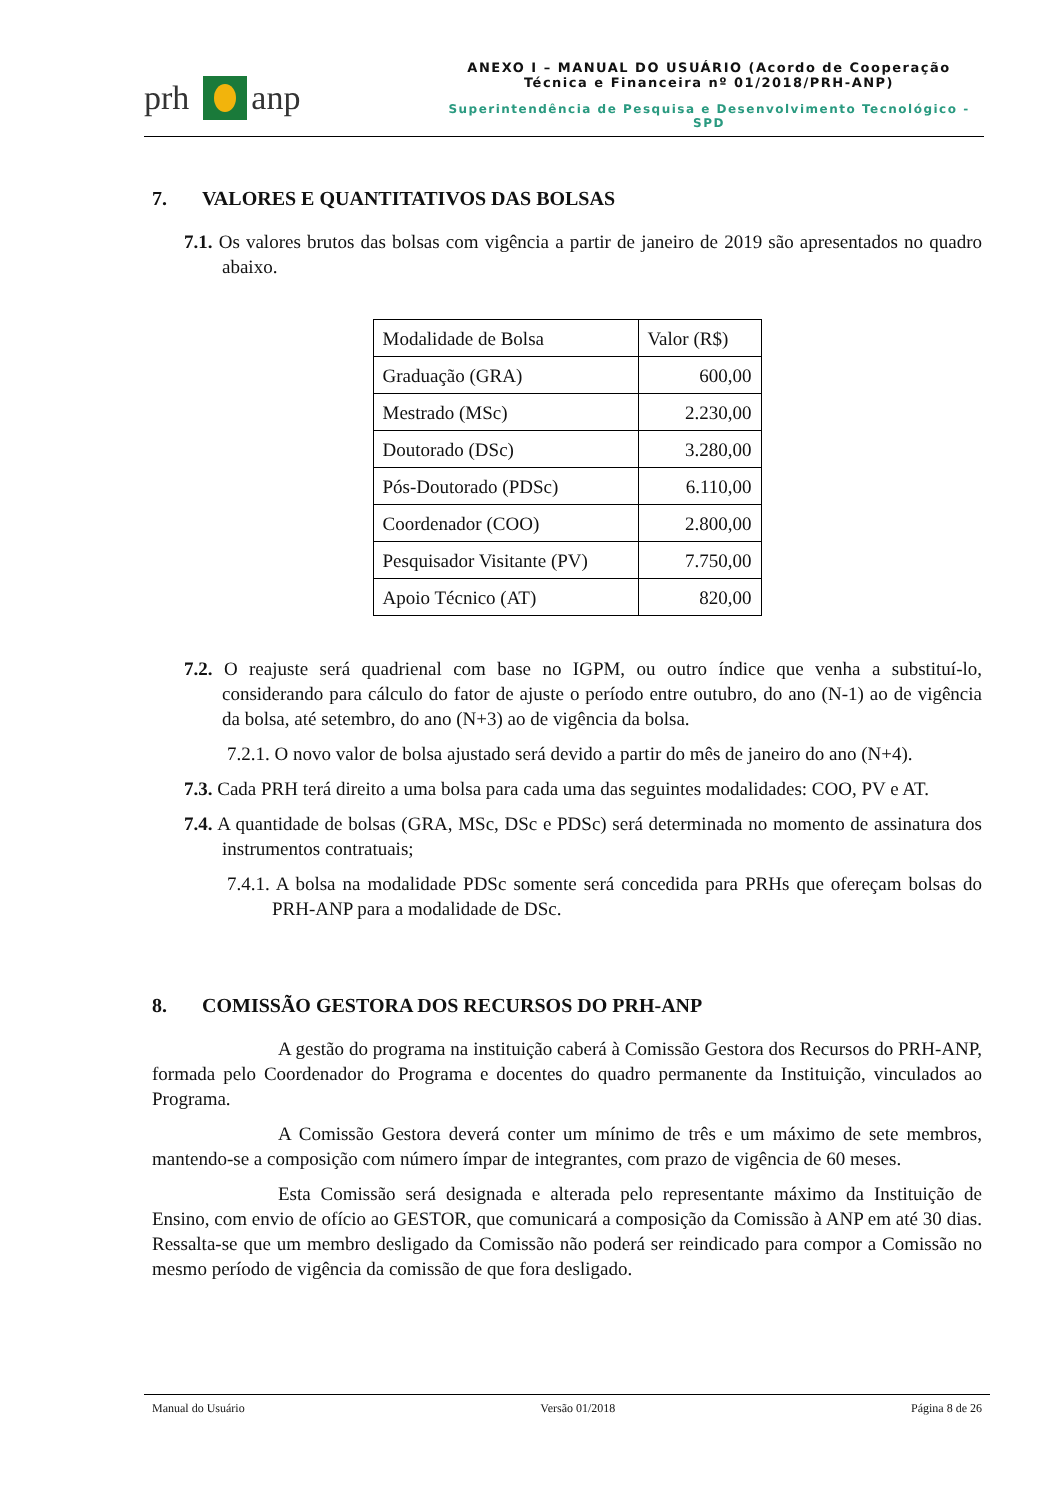prh anp
ANEXO I – MANUAL DO USUÁRIO (Acordo de Cooperação
Técnica e Financeira nº 01/2018/PRH-ANP)
Superintendência de Pesquisa e Desenvolvimento Tecnológico - SPD
7. VALORES E QUANTITATIVOS DAS BOLSAS
7.1. Os valores brutos das bolsas com vigência a partir de janeiro de 2019 são apresentados no quadro abaixo.
| Modalidade de Bolsa | Valor (R$) |
| Graduação (GRA) | 600,00 |
| Mestrado (MSc) | 2.230,00 |
| Doutorado (DSc) | 3.280,00 |
| Pós-Doutorado (PDSc) | 6.110,00 |
| Coordenador (COO) | 2.800,00 |
| Pesquisador Visitante (PV) | 7.750,00 |
| Apoio Técnico (AT) | 820,00 |
7.2. O reajuste será quadrienal com base no IGPM, ou outro índice que venha a substituí-lo, considerando para cálculo do fator de ajuste o período entre outubro, do ano (N-1) ao de vigência da bolsa, até setembro, do ano (N+3) ao de vigência da bolsa.
7.2.1. O novo valor de bolsa ajustado será devido a partir do mês de janeiro do ano (N+4).
7.3. Cada PRH terá direito a uma bolsa para cada uma das seguintes modalidades: COO, PV e AT.
7.4. A quantidade de bolsas (GRA, MSc, DSc e PDSc) será determinada no momento de assinatura dos instrumentos contratuais;
7.4.1. A bolsa na modalidade PDSc somente será concedida para PRHs que ofereçam bolsas do PRH-ANP para a modalidade de DSc.
8. COMISSÃO GESTORA DOS RECURSOS DO PRH-ANP
A gestão do programa na instituição caberá à Comissão Gestora dos Recursos do PRH-ANP, formada pelo Coordenador do Programa e docentes do quadro permanente da Instituição, vinculados ao Programa.
A Comissão Gestora deverá conter um mínimo de três e um máximo de sete membros, mantendo-se a composição com número ímpar de integrantes, com prazo de vigência de 60 meses.
Esta Comissão será designada e alterada pelo representante máximo da Instituição de Ensino, com envio de ofício ao GESTOR, que comunicará a composição da Comissão à ANP em até 30 dias. Ressalta-se que um membro desligado da Comissão não poderá ser reindicado para compor a Comissão no mesmo período de vigência da comissão de que fora desligado.
Manual do Usuário Versão 01/2018 Página 8 de 26